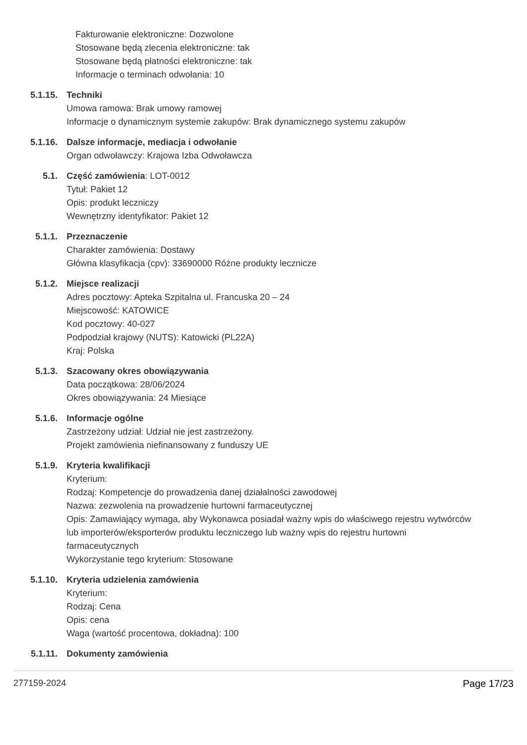Fakturowanie elektroniczne: Dozwolone
Stosowane będą zlecenia elektroniczne: tak
Stosowane będą płatności elektroniczne: tak
Informacje o terminach odwołania: 10
5.1.15. Techniki
Umowa ramowa: Brak umowy ramowej
Informacje o dynamicznym systemie zakupów: Brak dynamicznego systemu zakupów
5.1.16. Dalsze informacje, mediacja i odwołanie
Organ odwoławczy: Krajowa Izba Odwoławcza
5.1. Część zamówienia: LOT-0012
Tytuł: Pakiet 12
Opis: produkt leczniczy
Wewnętrzny identyfikator: Pakiet 12
5.1.1. Przeznaczenie
Charakter zamówienia: Dostawy
Główna klasyfikacja (cpv): 33690000 Różne produkty lecznicze
5.1.2. Miejsce realizacji
Adres pocztowy: Apteka Szpitalna ul. Francuska 20 – 24
Miejscowość: KATOWICE
Kod pocztowy: 40-027
Podpodział krajowy (NUTS): Katowicki (PL22A)
Kraj: Polska
5.1.3. Szacowany okres obowiązywania
Data początkowa: 28/06/2024
Okres obowiązywania: 24 Miesiące
5.1.6. Informacje ogólne
Zastrzeżony udział: Udział nie jest zastrzeżony.
Projekt zamówienia niefinansowany z funduszy UE
5.1.9. Kryteria kwalifikacji
Kryterium:
Rodzaj: Kompetencje do prowadzenia danej działalności zawodowej
Nazwa: zezwolenia na prowadzenie hurtowni farmaceutycznej
Opis: Zamawiający wymaga, aby Wykonawca posiadał ważny wpis do właściwego rejestru wytwórców lub importerów/eksporterów produktu leczniczego lub ważny wpis do rejestru hurtowni farmaceutycznych
Wykorzystanie tego kryterium: Stosowane
5.1.10. Kryteria udzielenia zamówienia
Kryterium:
Rodzaj: Cena
Opis: cena
Waga (wartość procentowa, dokładna): 100
5.1.11. Dokumenty zamówienia
277159-2024 Page 17/23